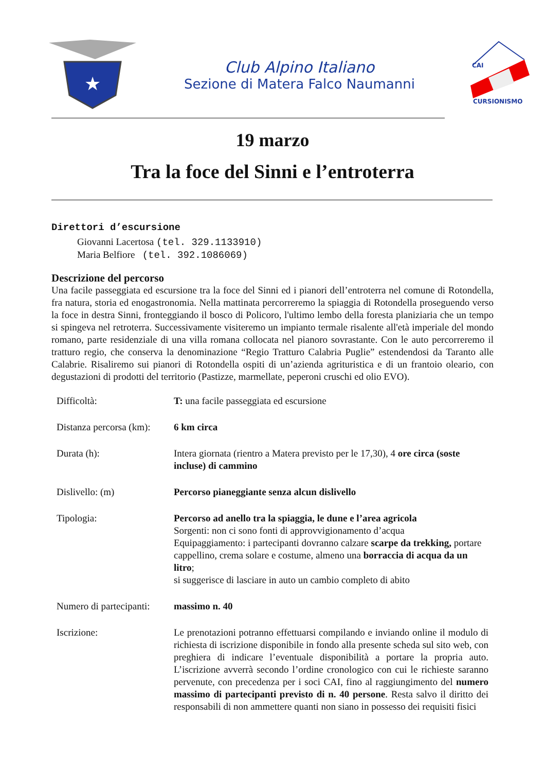★
Club Alpino Italiano
Sezione di Matera Falco Naumanni
CAI
CURSIONISMO
19 marzo
Tra la foce del Sinni e l’entroterra
Direttori d’escursione
Giovanni Lacertosa (tel. 329.1133910)
Maria Belfiore (tel. 392.1086069)
Descrizione del percorso
Una facile passeggiata ed escursione tra la foce del Sinni ed i pianori dell’entroterra nel comune di Rotondella, fra natura, storia ed enogastronomia. Nella mattinata percorreremo la spiaggia di Rotondella proseguendo verso la foce in destra Sinni, fronteggiando il bosco di Policoro, l'ultimo lembo della foresta planiziaria che un tempo si spingeva nel retroterra. Successivamente visiteremo un impianto termale risalente all'età imperiale del mondo romano, parte residenziale di una villa romana collocata nel pianoro sovrastante. Con le auto percorreremo il tratturo regio, che conserva la denominazione “Regio Tratturo Calabria Puglie” estendendosi da Taranto alle Calabrie. Risaliremo sui pianori di Rotondella ospiti di un’azienda agrituristica e di un frantoio oleario, con degustazioni di prodotti del territorio (Pastizze, marmellate, peperoni cruschi ed olio EVO).
| Difficoltà: | T: una facile passeggiata ed escursione |
| Distanza percorsa (km): | 6 km circa |
| Durata (h): | Intera giornata (rientro a Matera previsto per le 17,30), 4 ore circa (soste incluse) di cammino |
| Dislivello: (m) | Percorso pianeggiante senza alcun dislivello |
| Tipologia: | Percorso ad anello tra la spiaggia, le dune e l’area agricola Sorgenti: non ci sono fonti di approvvigionamento d’acqua Equipaggiamento: i partecipanti dovranno calzare scarpe da trekking, portare cappellino, crema solare e costume, almeno una borraccia di acqua da un litro ; si suggerisce di lasciare in auto un cambio completo di abito |
| Numero di partecipanti: | massimo n. 40 |
| Iscrizione: | Le prenotazioni potranno effettuarsi compilando e inviando online il modulo di richiesta di iscrizione disponibile in fondo alla presente scheda sul sito web, con preghiera di indicare l’eventuale disponibilità a portare la propria auto. L’iscrizione avverrà secondo l’ordine cronologico con cui le richieste saranno pervenute, con precedenza per i soci CAI, fino al raggiungimento del numero massimo di partecipanti previsto di n. 40 persone . Resta salvo il diritto dei responsabili di non ammettere quanti non siano in possesso dei requisiti fisici |